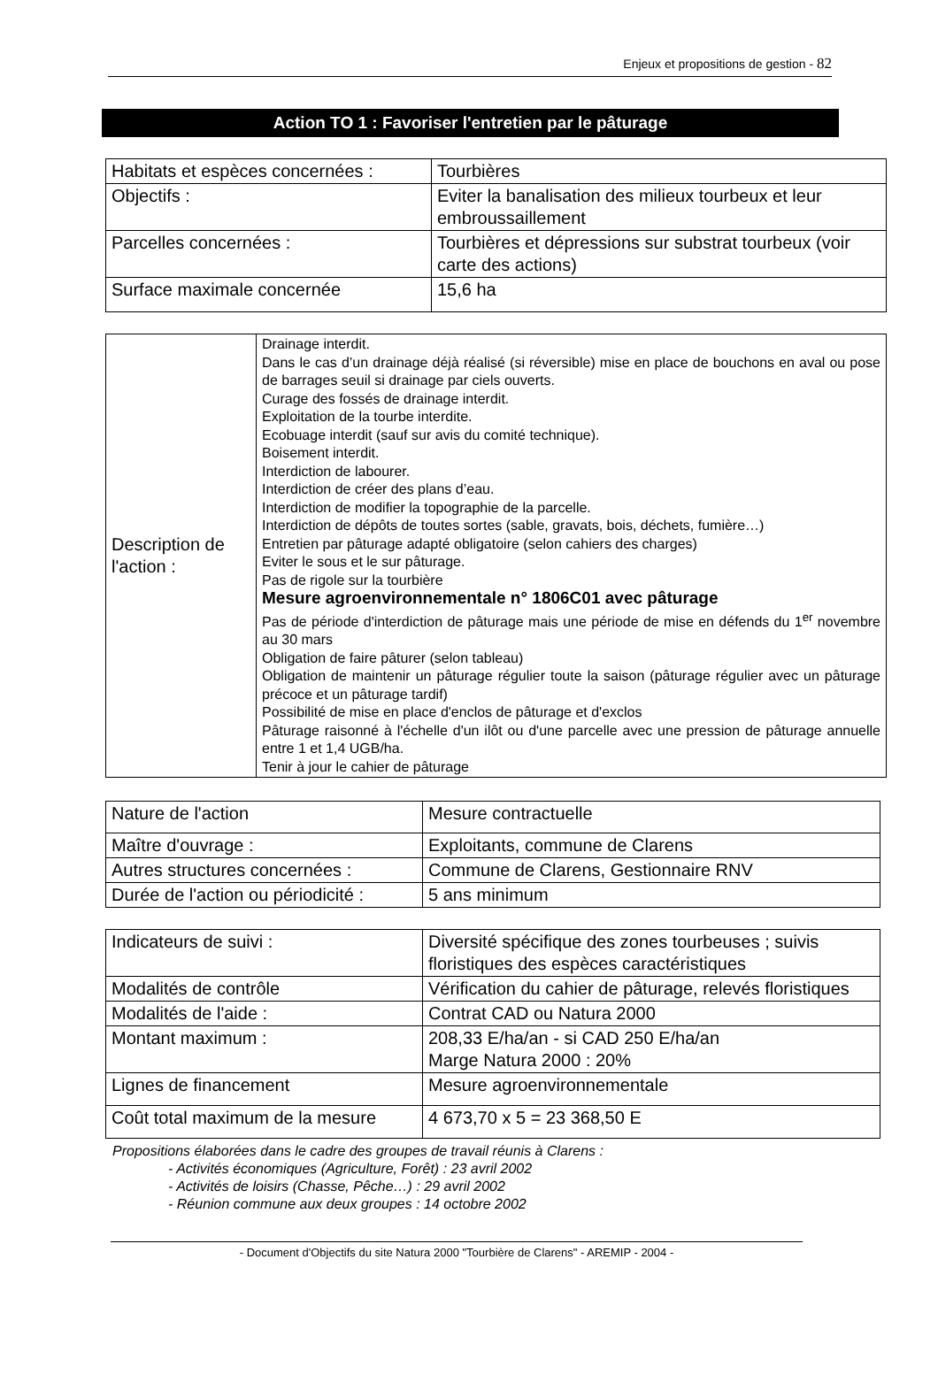Enjeux et propositions de gestion - 82
Action TO 1 : Favoriser l'entretien par le pâturage
| Habitats et espèces concernées : | Tourbières |
| Objectifs : | Eviter la banalisation des milieux tourbeux et leur embroussaillement |
| Parcelles concernées : | Tourbières et dépressions sur substrat tourbeux (voir carte des actions) |
| Surface maximale concernée | 15,6 ha |
| Description de l'action : | Drainage interdit. Dans le cas d’un drainage déjà réalisé (si réversible) mise en place de bouchons en aval ou pose de barrages seuil si drainage par ciels ouverts. Curage des fossés de drainage interdit. Exploitation de la tourbe interdite. Ecobuage interdit (sauf sur avis du comité technique). Boisement interdit. Interdiction de labourer. Interdiction de créer des plans d’eau. Interdiction de modifier la topographie de la parcelle. Interdiction de dépôts de toutes sortes (sable, gravats, bois, déchets, fumière…) Entretien par pâturage adapté obligatoire (selon cahiers des charges) Eviter le sous et le sur pâturage. Pas de rigole sur la tourbière Mesure agroenvironnementale n° 1806C01 avec pâturage Pas de période d'interdiction de pâturage mais une période de mise en défends du 1<sup>er</sup> novembre au 30 mars Obligation de faire pâturer (selon tableau) Obligation de maintenir un pâturage régulier toute la saison (pâturage régulier avec un pâturage précoce et un pâturage tardif) Possibilité de mise en place d'enclos de pâturage et d'exclos Pâturage raisonné à l'échelle d'un ilôt ou d'une parcelle avec une pression de pâturage annuelle entre 1 et 1,4 UGB/ha. Tenir à jour le cahier de pâturage |
| Nature de l'action | Mesure contractuelle |
| Maître d'ouvrage : | Exploitants, commune de Clarens |
| Autres structures concernées : | Commune de Clarens, Gestionnaire RNV |
| Durée de l'action ou périodicité : | 5 ans minimum |
| Indicateurs de suivi : | Diversité spécifique des zones tourbeuses ; suivis floristiques des espèces caractéristiques |
| Modalités de contrôle | Vérification du cahier de pâturage, relevés floristiques |
| Modalités de l'aide : | Contrat CAD ou Natura 2000 |
| Montant maximum : | 208,33 E/ha/an - si CAD 250 E/ha/an Marge Natura 2000 : 20% |
| Lignes de financement | Mesure agroenvironnementale |
| Coût total maximum de la mesure | 4 673,70 x 5 = 23 368,50 E |
Propositions élaborées dans le cadre des groupes de travail réunis à Clarens :
- Activités économiques (Agriculture, Forêt) : 23 avril 2002
- Activités de loisirs (Chasse, Pêche…) : 29 avril 2002
- Réunion commune aux deux groupes : 14 octobre 2002
- Document d'Objectifs du site Natura 2000 "Tourbière de Clarens" - AREMIP - 2004 -